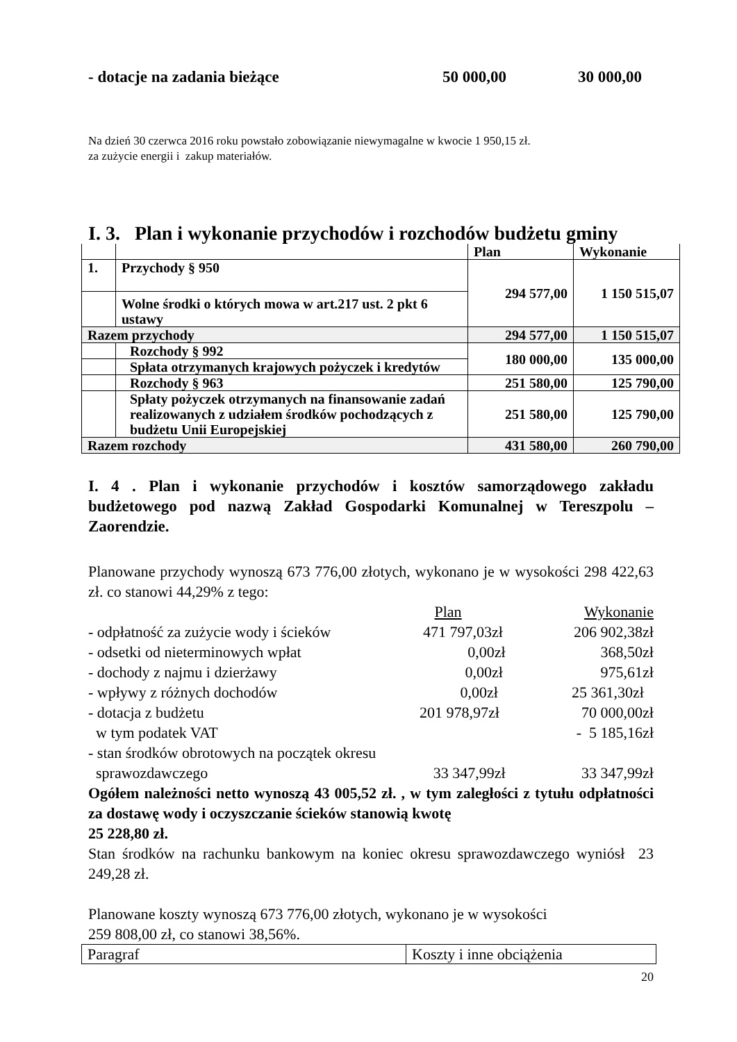- dotacje na zadania bieżące 50 000,00 30 000,00
Na dzień 30 czerwca 2016 roku powstało zobowiązanie niewymagalne w kwocie 1 950,15 zł.
za zużycie energii i zakup materiałów.
I. 3. Plan i wykonanie przychodów i rozchodów budżetu gminy
| | | Plan | Wykonanie |
| 1. | Przychody § 950 | 294 577,00 | 1 150 515,07 |
| | Wolne środki o których mowa w art.217 ust. 2 pkt 6 ustawy | | |
| Razem przychody | | 294 577,00 | 1 150 515,07 |
| | Rozchody § 992 | 180 000,00 | 135 000,00 |
| | Spłata otrzymanych krajowych pożyczek i kredytów | | |
| | Rozchody § 963 | 251 580,00 | 125 790,00 |
| | Spłaty pożyczek otrzymanych na finansowanie zadań realizowanych z udziałem środków pochodzących z budżetu Unii Europejskiej | 251 580,00 | 125 790,00 |
| Razem rozchody | | 431 580,00 | 260 790,00 |
I. 4 . Plan i wykonanie przychodów i kosztów samorządowego zakładu budżetowego pod nazwą Zakład Gospodarki Komunalnej w Tereszpolu – Zaorendzie.
Planowane przychody wynoszą 673 776,00 złotych, wykonano je w wysokości 298 422,63 zł. co stanowi 44,29% z tego:
Plan Wykonanie
- odpłatność za zużycie wody i ścieków 471 797,03zł 206 902,38zł
- odsetki od nieterminowych wpłat 0,00zł 368,50zł
- dochody z najmu i dzierżawy 0,00zł 975,61zł
- wpływy z różnych dochodów 0,00zł 25 361,30zł
- dotacja z budżetu 201 978,97zł 70 000,00zł
w tym podatek VAT - 5 185,16zł
- stan środków obrotowych na początek okresu
sprawozdawczego 33 347,99zł 33 347,99zł
Ogółem należności netto wynoszą 43 005,52 zł. , w tym zaległości z tytułu odpłatności za dostawę wody i oczyszczanie ścieków stanowią kwotę
25 228,80 zł.
Stan środków na rachunku bankowym na koniec okresu sprawozdawczego wyniósł 23 249,28 zł.
Planowane koszty wynoszą 673 776,00 złotych, wykonano je w wysokości
259 808,00 zł, co stanowi 38,56%.
| Paragraf | Koszty i inne obciążenia |
20